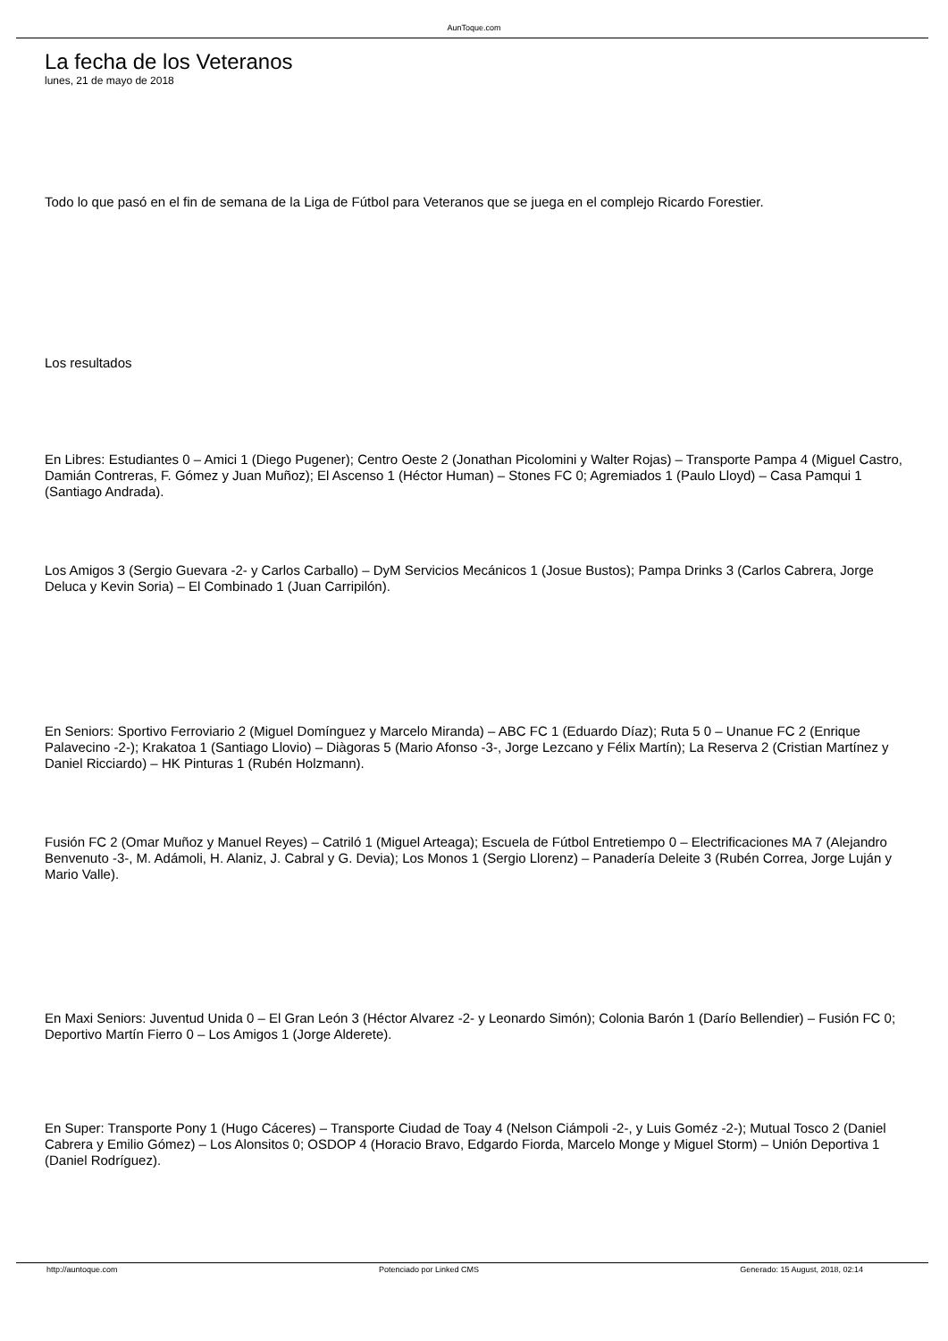AunToque.com
La fecha de los Veteranos
lunes, 21 de mayo de 2018
Todo lo que pasó en el fin de semana de la Liga de Fútbol para Veteranos que se juega en el complejo Ricardo Forestier.
Los resultados
En Libres: Estudiantes 0 – Amici 1 (Diego Pugener); Centro Oeste 2 (Jonathan Picolomini y Walter Rojas) – Transporte Pampa 4 (Miguel Castro, Damián Contreras, F. Gómez y Juan Muñoz); El Ascenso 1 (Héctor Human) – Stones FC 0; Agremiados 1 (Paulo Lloyd) – Casa Pamqui 1 (Santiago Andrada).
Los Amigos 3 (Sergio Guevara -2- y Carlos Carballo) – DyM Servicios Mecánicos 1 (Josue Bustos); Pampa Drinks 3 (Carlos Cabrera, Jorge Deluca y Kevin Soria) – El Combinado 1 (Juan Carripilón).
En Seniors: Sportivo Ferroviario 2 (Miguel Domínguez y Marcelo Miranda) – ABC FC 1 (Eduardo Díaz); Ruta 5 0 – Unanue FC 2 (Enrique Palavecino -2-); Krakatoa 1 (Santiago Llovio) – Diàgoras 5 (Mario Afonso -3-, Jorge Lezcano y Félix Martín); La Reserva 2 (Cristian Martínez y Daniel Ricciardo) – HK Pinturas 1 (Rubén Holzmann).
Fusión FC 2 (Omar Muñoz y Manuel Reyes) – Catriló 1 (Miguel Arteaga); Escuela de Fútbol Entretiempo 0 – Electrificaciones MA 7 (Alejandro Benvenuto -3-, M. Adámoli, H. Alaniz, J. Cabral y G. Devia); Los Monos 1 (Sergio Llorenz) – Panadería Deleite 3 (Rubén Correa, Jorge Luján y Mario Valle).
En Maxi Seniors: Juventud Unida 0 – El Gran León 3 (Héctor Alvarez -2- y Leonardo Simón); Colonia Barón 1 (Darío Bellendier) – Fusión FC 0; Deportivo Martín Fierro 0 – Los Amigos 1 (Jorge Alderete).
En Super: Transporte Pony 1 (Hugo Cáceres) – Transporte Ciudad de Toay 4 (Nelson Ciámpoli -2-, y Luis Goméz -2-); Mutual Tosco 2 (Daniel Cabrera y Emilio Gómez) – Los Alonsitos 0; OSDOP 4 (Horacio Bravo, Edgardo Fiorda, Marcelo Monge y Miguel Storm) – Unión Deportiva 1 (Daniel Rodríguez).
http://auntoque.com Potenciado por Linked CMS Generado: 15 August, 2018, 02:14